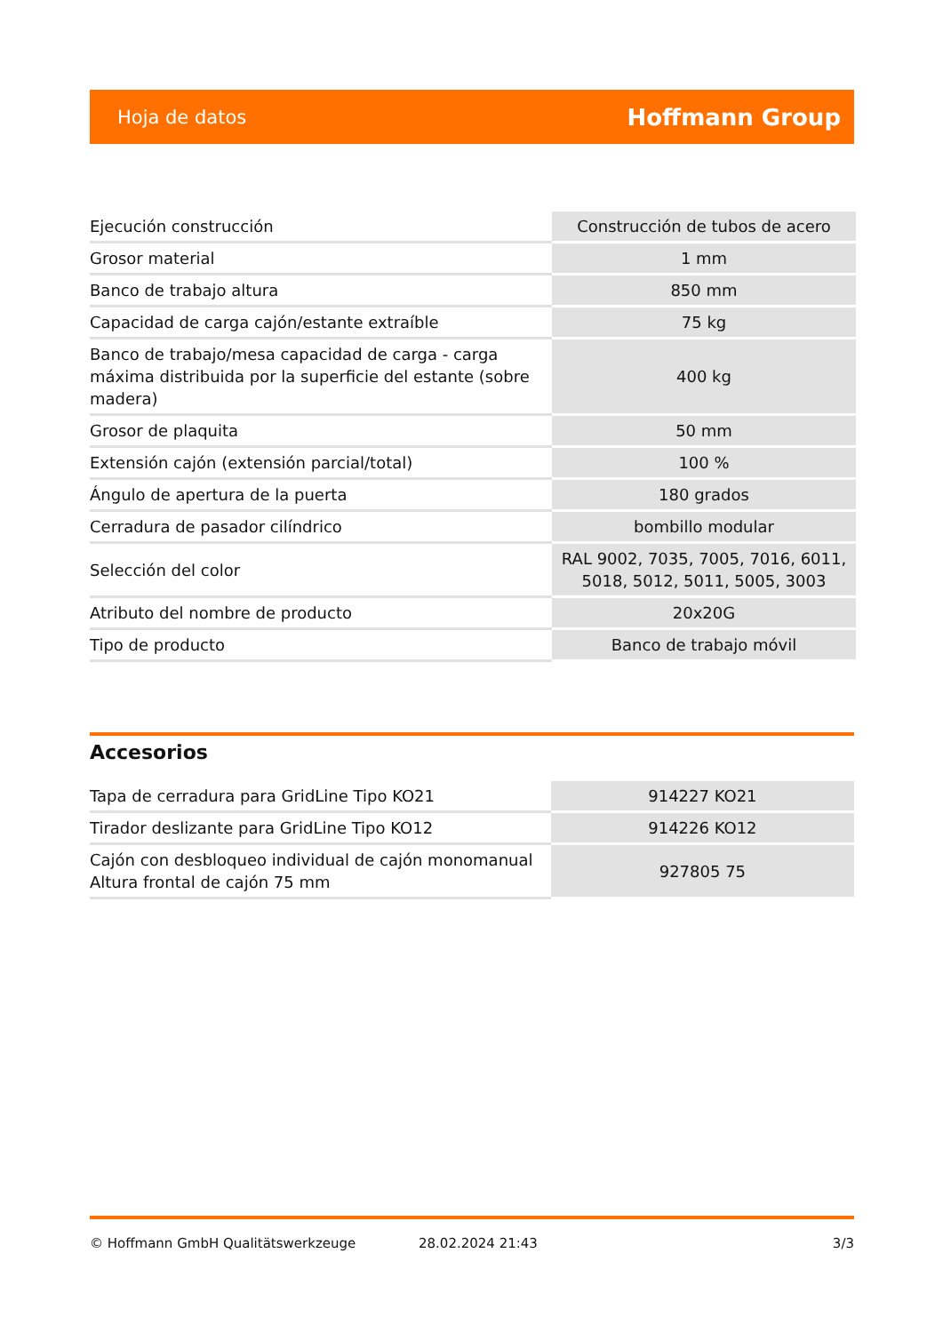Hoja de datos Hoffmann Group
| Ejecución construcción | Construcción de tubos de acero |
| Grosor material | 1 mm |
| Banco de trabajo altura | 850 mm |
| Capacidad de carga cajón/estante extraíble | 75 kg |
| Banco de trabajo/mesa capacidad de carga - carga máxima distribuida por la superficie del estante (sobre madera) | 400 kg |
| Grosor de plaquita | 50 mm |
| Extensión cajón (extensión parcial/total) | 100 % |
| Ángulo de apertura de la puerta | 180 grados |
| Cerradura de pasador cilíndrico | bombillo modular |
| Selección del color | RAL 9002, 7035, 7005, 7016, 6011, 5018, 5012, 5011, 5005, 3003 |
| Atributo del nombre de producto | 20x20G |
| Tipo de producto | Banco de trabajo móvil |
Accesorios
| Tapa de cerradura para GridLine Tipo KO21 | 914227 KO21 |
| Tirador deslizante para GridLine Tipo KO12 | 914226 KO12 |
| Cajón con desbloqueo individual de cajón monomanual Altura frontal de cajón 75 mm | 927805 75 |
© Hoffmann GmbH Qualitätswerkzeuge 28.02.2024 21:43 3/3